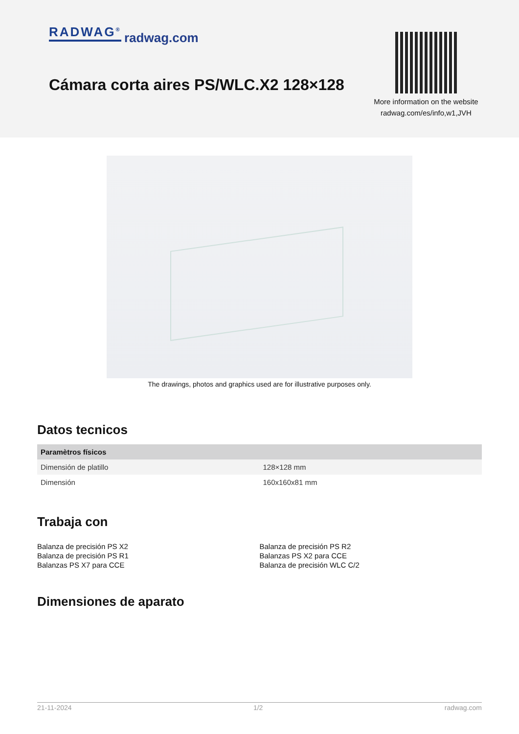RADWAG<sup>®</sup> radwag.com
Cámara corta aires PS/WLC.X2 128×128
More information on the website
radwag.com/es/info,w1,JVH
The drawings, photos and graphics used are for illustrative purposes only.
Datos tecnicos
| Paramètros físicos | |
| --- | --- |
| Dimensión de platillo | 128×128 mm |
| Dimensión | 160x160x81 mm |
Trabaja con
Balanza de precisión PS X2
Balanza de precisión PS R1
Balanzas PS X7 para CCE
Balanza de precisión PS R2
Balanzas PS X2 para CCE
Balanza de precisión WLC C/2
Dimensiones de aparato
21-11-2024 1/2 radwag.com